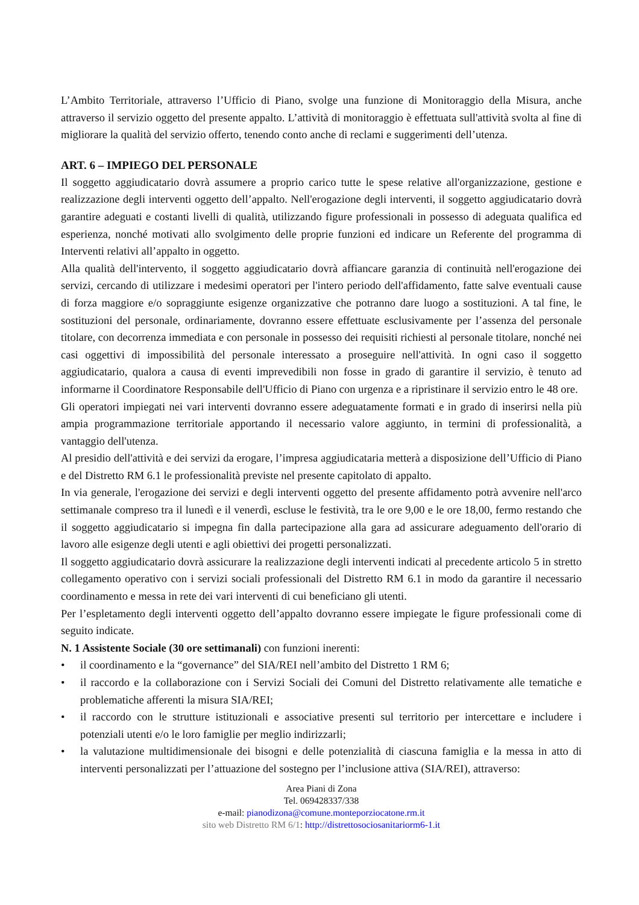L’Ambito Territoriale, attraverso l’Ufficio di Piano, svolge una funzione di Monitoraggio della Misura, anche attraverso il servizio oggetto del presente appalto. L’attività di monitoraggio è effettuata sull'attività svolta al fine di migliorare la qualità del servizio offerto, tenendo conto anche di reclami e suggerimenti dell’utenza.
ART. 6 – IMPIEGO DEL PERSONALE
Il soggetto aggiudicatario dovrà assumere a proprio carico tutte le spese relative all'organizzazione, gestione e realizzazione degli interventi oggetto dell’appalto. Nell'erogazione degli interventi, il soggetto aggiudicatario dovrà garantire adeguati e costanti livelli di qualità, utilizzando figure professionali in possesso di adeguata qualifica ed esperienza, nonché motivati allo svolgimento delle proprie funzioni ed indicare un Referente del programma di Interventi relativi all’appalto in oggetto.
Alla qualità dell'intervento, il soggetto aggiudicatario dovrà affiancare garanzia di continuità nell'erogazione dei servizi, cercando di utilizzare i medesimi operatori per l'intero periodo dell'affidamento, fatte salve eventuali cause di forza maggiore e/o sopraggiunte esigenze organizzative che potranno dare luogo a sostituzioni. A tal fine, le sostituzioni del personale, ordinariamente, dovranno essere effettuate esclusivamente per l’assenza del personale titolare, con decorrenza immediata e con personale in possesso dei requisiti richiesti al personale titolare, nonché nei casi oggettivi di impossibilità del personale interessato a proseguire nell'attività. In ogni caso il soggetto aggiudicatario, qualora a causa di eventi imprevedibili non fosse in grado di garantire il servizio, è tenuto ad informarne il Coordinatore Responsabile dell'Ufficio di Piano con urgenza e a ripristinare il servizio entro le 48 ore.
Gli operatori impiegati nei vari interventi dovranno essere adeguatamente formati e in grado di inserirsi nella più ampia programmazione territoriale apportando il necessario valore aggiunto, in termini di professionalità, a vantaggio dell'utenza.
Al presidio dell'attività e dei servizi da erogare, l’impresa aggiudicataria metterà a disposizione dell’Ufficio di Piano e del Distretto RM 6.1 le professionalità previste nel presente capitolato di appalto.
In via generale, l'erogazione dei servizi e degli interventi oggetto del presente affidamento potrà avvenire nell'arco settimanale compreso tra il lunedì e il venerdì, escluse le festività, tra le ore 9,00 e le ore 18,00, fermo restando che il soggetto aggiudicatario si impegna fin dalla partecipazione alla gara ad assicurare adeguamento dell'orario di lavoro alle esigenze degli utenti e agli obiettivi dei progetti personalizzati.
Il soggetto aggiudicatario dovrà assicurare la realizzazione degli interventi indicati al precedente articolo 5 in stretto collegamento operativo con i servizi sociali professionali del Distretto RM 6.1 in modo da garantire il necessario coordinamento e messa in rete dei vari interventi di cui beneficiano gli utenti.
Per l’espletamento degli interventi oggetto dell’appalto dovranno essere impiegate le figure professionali come di seguito indicate.
N. 1 Assistente Sociale (30 ore settimanali) con funzioni inerenti:
• il coordinamento e la “governance” del SIA/REI nell’ambito del Distretto 1 RM 6;
• il raccordo e la collaborazione con i Servizi Sociali dei Comuni del Distretto relativamente alle tematiche e problematiche afferenti la misura SIA/REI;
• il raccordo con le strutture istituzionali e associative presenti sul territorio per intercettare e includere i potenziali utenti e/o le loro famiglie per meglio indirizzarli;
• la valutazione multidimensionale dei bisogni e delle potenzialità di ciascuna famiglia e la messa in atto di interventi personalizzati per l’attuazione del sostegno per l’inclusione attiva (SIA/REI), attraverso:
Area Piani di Zona
Tel. 069428337/338
e-mail: pianodizona@comune.monteporziocatone.rm.it
sito web Distretto RM 6/1: http://distrettosociosanitariorm6-1.it